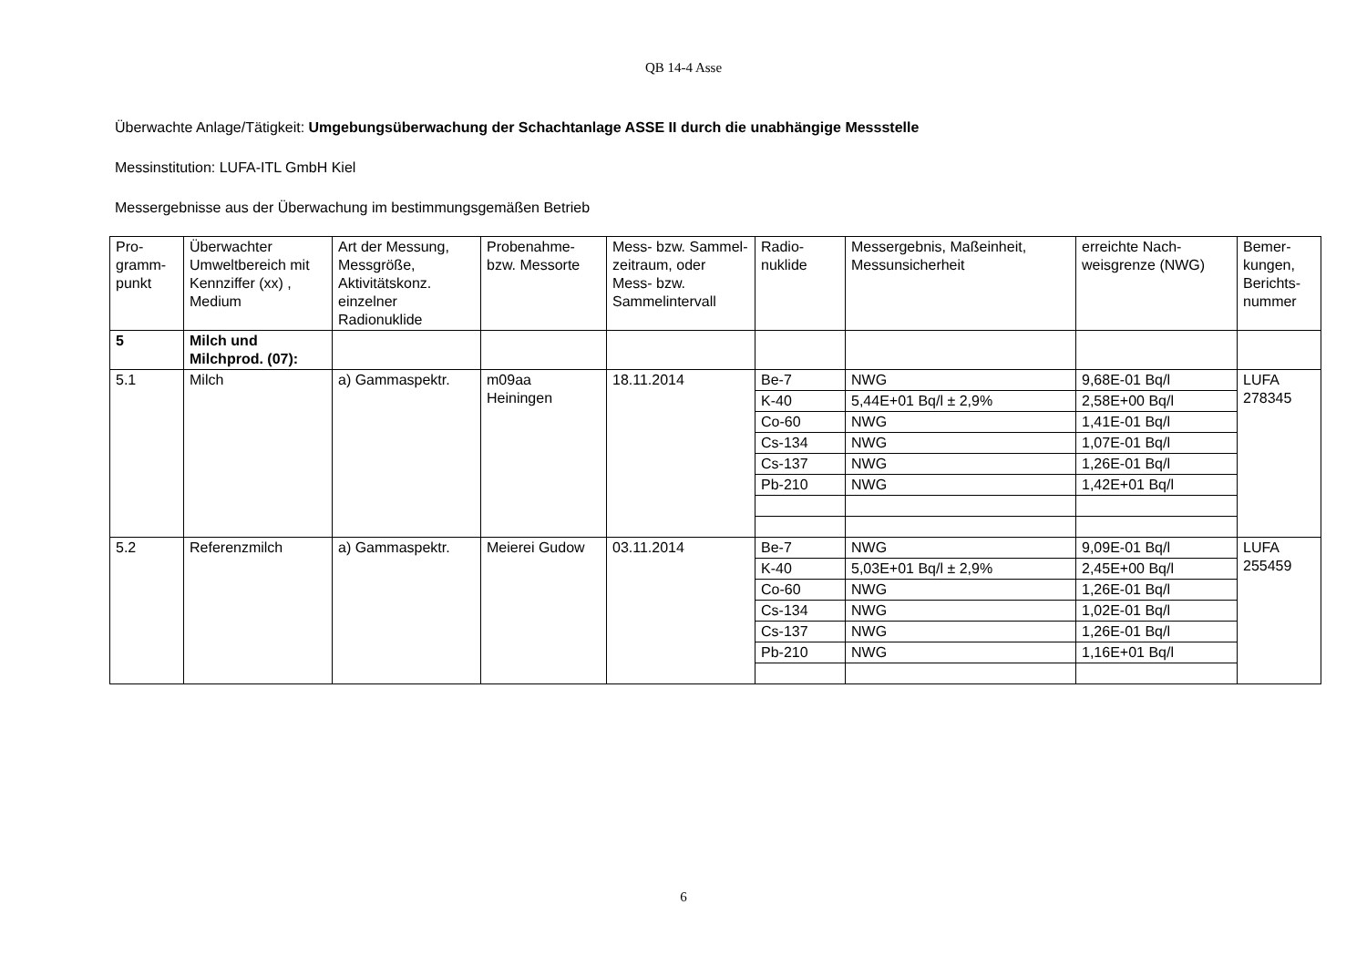QB 14-4 Asse
Überwachte Anlage/Tätigkeit: Umgebungsüberwachung der Schachtanlage ASSE II durch die unabhängige Messstelle
Messinstitution: LUFA-ITL GmbH Kiel
Messergebnisse aus der Überwachung im bestimmungsgemäßen Betrieb
| Pro- gramm- punkt | Überwachter Umweltbereich mit Kennziffer (xx) , Medium | Art der Messung, Messgröße, Aktivitätskonz. einzelner Radionuklide | Probenahme- bzw. Messorte | Mess- bzw. Sammel-zeitraum, oder Mess- bzw. Sammelintervall | Radio- nuklide | Messergebnis, Maßeinheit, Messunsicherheit | erreichte Nach-weisgrenze (NWG) | Bemer- kungen, Berichts- nummer |
| --- | --- | --- | --- | --- | --- | --- | --- | --- |
| 5 | Milch und Milchprod. (07): | | | | | | | |
| 5.1 | Milch | a) Gammaspektr. | m09aa Heiningen | 18.11.2014 | Be-7 | NWG | 9,68E-01 Bq/l | LUFA 278345 |
| | | | | | K-40 | 5,44E+01 Bq/l ± 2,9% | 2,58E+00 Bq/l | |
| | | | | | Co-60 | NWG | 1,41E-01 Bq/l | |
| | | | | | Cs-134 | NWG | 1,07E-01 Bq/l | |
| | | | | | Cs-137 | NWG | 1,26E-01 Bq/l | |
| | | | | | Pb-210 | NWG | 1,42E+01 Bq/l | |
| 5.2 | Referenzmilch | a) Gammaspektr. | Meierei Gudow | 03.11.2014 | Be-7 | NWG | 9,09E-01 Bq/l | LUFA 255459 |
| | | | | | K-40 | 5,03E+01 Bq/l ± 2,9% | 2,45E+00 Bq/l | |
| | | | | | Co-60 | NWG | 1,26E-01 Bq/l | |
| | | | | | Cs-134 | NWG | 1,02E-01 Bq/l | |
| | | | | | Cs-137 | NWG | 1,26E-01 Bq/l | |
| | | | | | Pb-210 | NWG | 1,16E+01 Bq/l | |
6